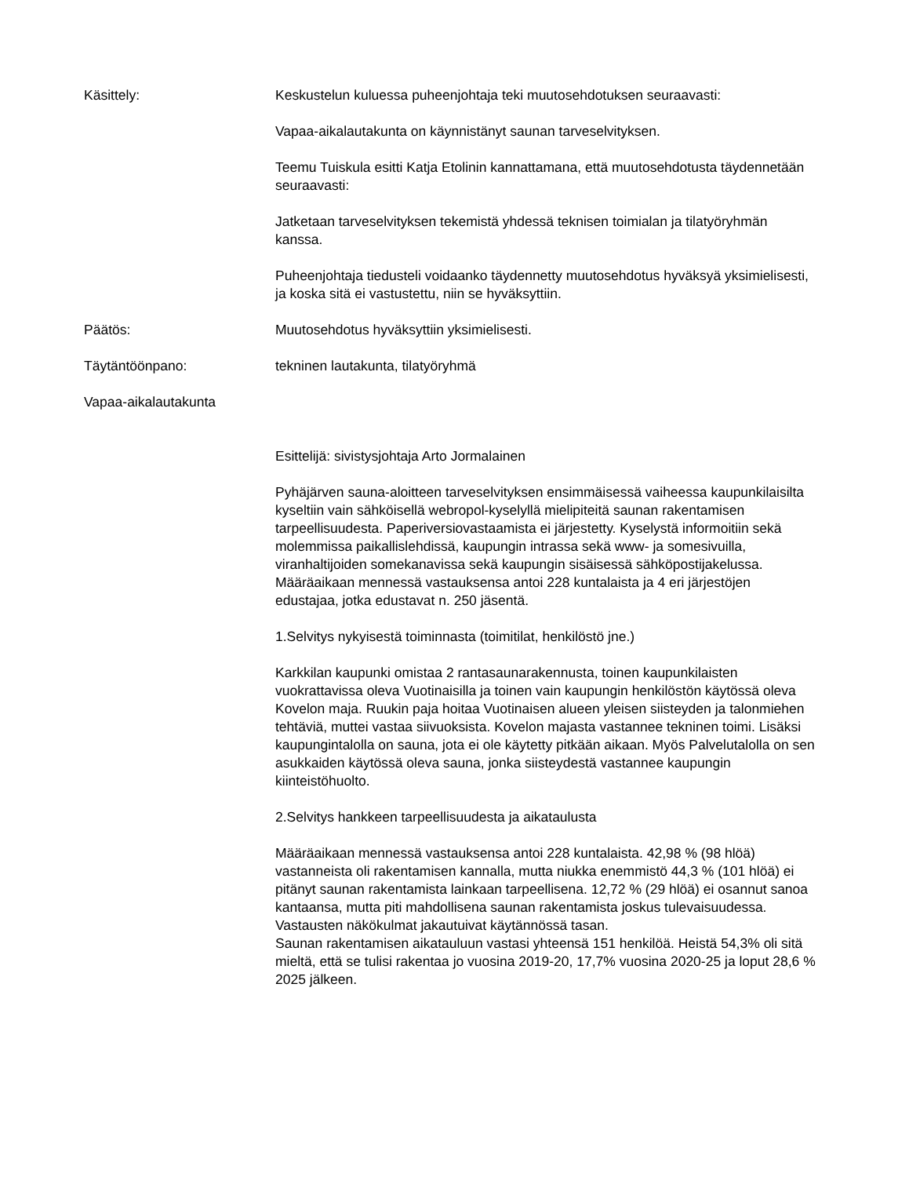Käsittely: Keskustelun kuluessa puheenjohtaja teki muutosehdotuksen seuraavasti:
Vapaa-aikalautakunta on käynnistänyt saunan tarveselvityksen.
Teemu Tuiskula esitti Katja Etolinin kannattamana, että muutosehdotusta täydennetään seuraavasti:
Jatketaan tarveselvityksen tekemistä yhdessä teknisen toimialan ja tilatyöryhmän kanssa.
Puheenjohtaja tiedusteli voidaanko täydennetty muutosehdotus hyväksyä yksimielisesti, ja koska sitä ei vastustettu, niin se hyväksyttiin.
Päätös: Muutosehdotus hyväksyttiin yksimielisesti.
Täytäntöönpano: tekninen lautakunta, tilatyöryhmä
Vapaa-aikalautakunta
Esittelijä: sivistysjohtaja Arto Jormalainen
Pyhäjärven sauna-aloitteen tarveselvityksen ensimmäisessä vaiheessa kaupunkilaisilta kyseltiin vain sähköisellä webropol-kyselyllä mielipiteitä saunan rakentamisen tarpeellisuudesta. Paperiversiovastaamista ei järjestetty. Kyselystä informoitiin sekä molemmissa paikallislehdissä, kaupungin intrassa sekä www- ja somesivuilla, viranhaltijoiden somekanavissa sekä kaupungin sisäisessä sähköpostijakelussa. Määräaikaan mennessä vastauksensa antoi 228 kuntalaista ja 4 eri järjestöjen edustajaa, jotka edustavat n. 250 jäsentä.
1.Selvitys nykyisestä toiminnasta (toimitilat, henkilöstö jne.)
Karkkilan kaupunki omistaa 2 rantasaunarakennusta, toinen kaupunkilaisten vuokrattavissa oleva Vuotinaisilla ja toinen vain kaupungin henkilöstön käytössä oleva Kovelon maja. Ruukin paja hoitaa Vuotinaisen alueen yleisen siisteyden ja talonmiehen tehtäviä, muttei vastaa siivuoksista. Kovelon majasta vastannee tekninen toimi. Lisäksi kaupungintalolla on sauna, jota ei ole käytetty pitkään aikaan. Myös Palvelutalolla on sen asukkaiden käytössä oleva sauna, jonka siisteydestä vastannee kaupungin kiinteistöhuolto.
2.Selvitys hankkeen tarpeellisuudesta ja aikataulusta
Määräaikaan mennessä vastauksensa antoi 228 kuntalaista. 42,98 % (98 hlöä) vastanneista oli rakentamisen kannalla, mutta niukka enemmistö 44,3 % (101 hlöä) ei pitänyt saunan rakentamista lainkaan tarpeellisena. 12,72 % (29 hlöä) ei osannut sanoa kantaansa, mutta piti mahdollisena saunan rakentamista joskus tulevaisuudessa. Vastausten näkökulmat jakautuivat käytännössä tasan.
Saunan rakentamisen aikatauluun vastasi yhteensä 151 henkilöä. Heistä 54,3% oli sitä mieltä, että se tulisi rakentaa jo vuosina 2019-20, 17,7% vuosina 2020-25 ja loput 28,6 % 2025 jälkeen.